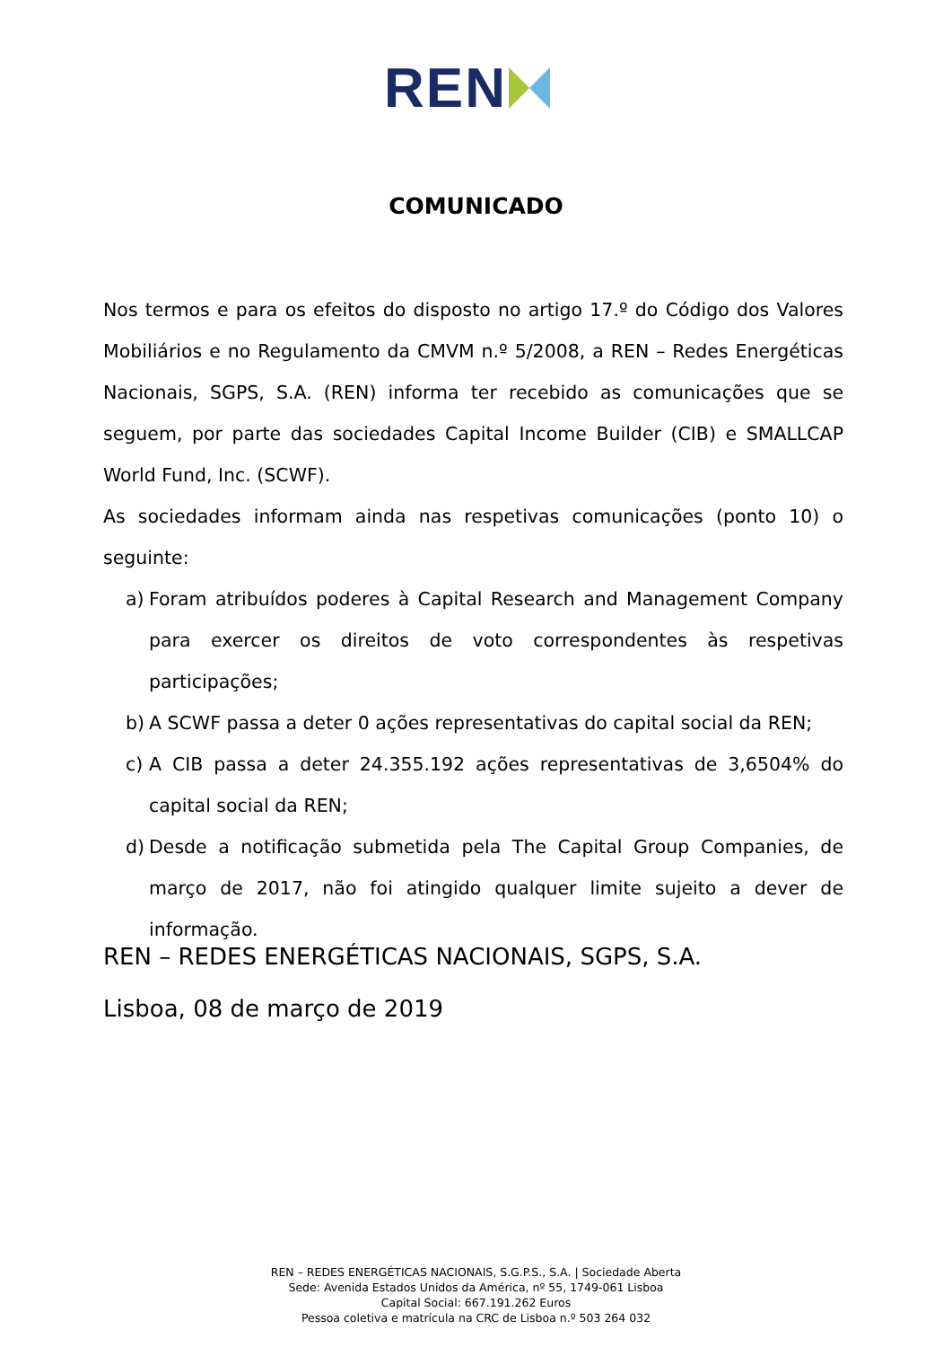REN
COMUNICADO
Nos termos e para os efeitos do disposto no artigo 17.º do Código dos Valores Mobiliários e no Regulamento da CMVM n.º 5/2008, a REN – Redes Energéticas Nacionais, SGPS, S.A. (REN) informa ter recebido as comunicações que se seguem, por parte das sociedades Capital Income Builder (CIB) e SMALLCAP World Fund, Inc. (SCWF).
As sociedades informam ainda nas respetivas comunicações (ponto 10) o seguinte:
a) Foram atribuídos poderes à Capital Research and Management Company para exercer os direitos de voto correspondentes às respetivas participações;
b) A SCWF passa a deter 0 ações representativas do capital social da REN;
c) A CIB passa a deter 24.355.192 ações representativas de 3,6504% do capital social da REN;
d) Desde a notificação submetida pela The Capital Group Companies, de março de 2017, não foi atingido qualquer limite sujeito a dever de informação.
REN – REDES ENERGÉTICAS NACIONAIS, SGPS, S.A.
Lisboa, 08 de março de 2019
REN – REDES ENERGÉTICAS NACIONAIS, S.G.P.S., S.A. | Sociedade Aberta
Sede: Avenida Estados Unidos da América, nº 55, 1749-061 Lisboa
Capital Social: 667.191.262 Euros
Pessoa coletiva e matrícula na CRC de Lisboa n.º 503 264 032